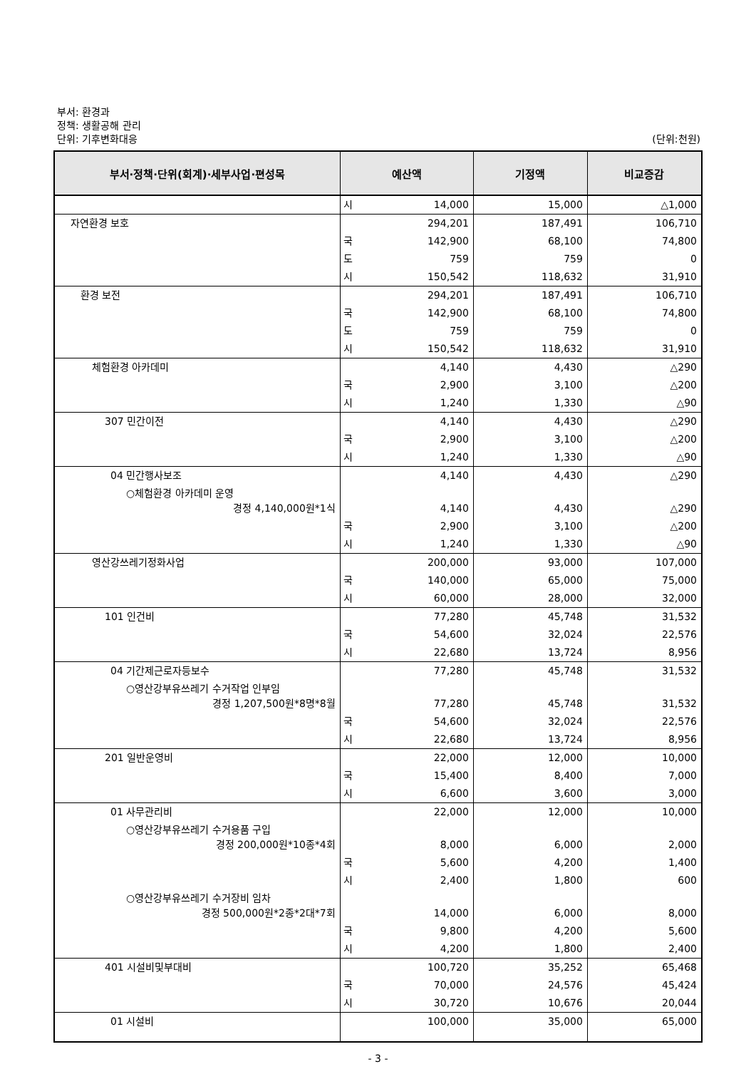부서: 환경과
정책: 생활공해 관리
단위: 기후변화대응
(단위:천원)
| 부서·정책·단위(회계)·세부사업·편성목 | 예산액 | | 기정액 | 비교증감 |
| --- | --- | --- | --- | --- |
| | 시 | 14,000 | 15,000 | △1,000 |
| 자연환경 보호 | | 294,201 | 187,491 | 106,710 |
| | 국 | 142,900 | 68,100 | 74,800 |
| | 도 | 759 | 759 | 0 |
| | 시 | 150,542 | 118,632 | 31,910 |
| 환경 보전 | | 294,201 | 187,491 | 106,710 |
| | 국 | 142,900 | 68,100 | 74,800 |
| | 도 | 759 | 759 | 0 |
| | 시 | 150,542 | 118,632 | 31,910 |
| 체험환경 아카데미 | | 4,140 | 4,430 | △290 |
| | 국 | 2,900 | 3,100 | △200 |
| | 시 | 1,240 | 1,330 | △90 |
| 307 민간이전 | | 4,140 | 4,430 | △290 |
| | 국 | 2,900 | 3,100 | △200 |
| | 시 | 1,240 | 1,330 | △90 |
| 04 민간행사보조 | | 4,140 | 4,430 | △290 |
| ○체험환경 아카데미 운영 경정 4,140,000원*1식 | | 4,140 | 4,430 | △290 |
| | 국 | 2,900 | 3,100 | △200 |
| | 시 | 1,240 | 1,330 | △90 |
| 영산강쓰레기정화사업 | | 200,000 | 93,000 | 107,000 |
| | 국 | 140,000 | 65,000 | 75,000 |
| | 시 | 60,000 | 28,000 | 32,000 |
| 101 인건비 | | 77,280 | 45,748 | 31,532 |
| | 국 | 54,600 | 32,024 | 22,576 |
| | 시 | 22,680 | 13,724 | 8,956 |
| 04 기간제근로자등보수 | | 77,280 | 45,748 | 31,532 |
| ○영산강부유쓰레기 수거작업 인부임 경정 1,207,500원*8명*8월 | | 77,280 | 45,748 | 31,532 |
| | 국 | 54,600 | 32,024 | 22,576 |
| | 시 | 22,680 | 13,724 | 8,956 |
| 201 일반운영비 | | 22,000 | 12,000 | 10,000 |
| | 국 | 15,400 | 8,400 | 7,000 |
| | 시 | 6,600 | 3,600 | 3,000 |
| 01 사무관리비 | | 22,000 | 12,000 | 10,000 |
| ○영산강부유쓰레기 수거용품 구입 경정 200,000원*10종*4회 | | 8,000 | 6,000 | 2,000 |
| | 국 | 5,600 | 4,200 | 1,400 |
| | 시 | 2,400 | 1,800 | 600 |
| ○영산강부유쓰레기 수거장비 임차 경정 500,000원*2종*2대*7회 | | 14,000 | 6,000 | 8,000 |
| | 국 | 9,800 | 4,200 | 5,600 |
| | 시 | 4,200 | 1,800 | 2,400 |
| 401 시설비및부대비 | | 100,720 | 35,252 | 65,468 |
| | 국 | 70,000 | 24,576 | 45,424 |
| | 시 | 30,720 | 10,676 | 20,044 |
| 01 시설비 | | 100,000 | 35,000 | 65,000 |
- 3 -